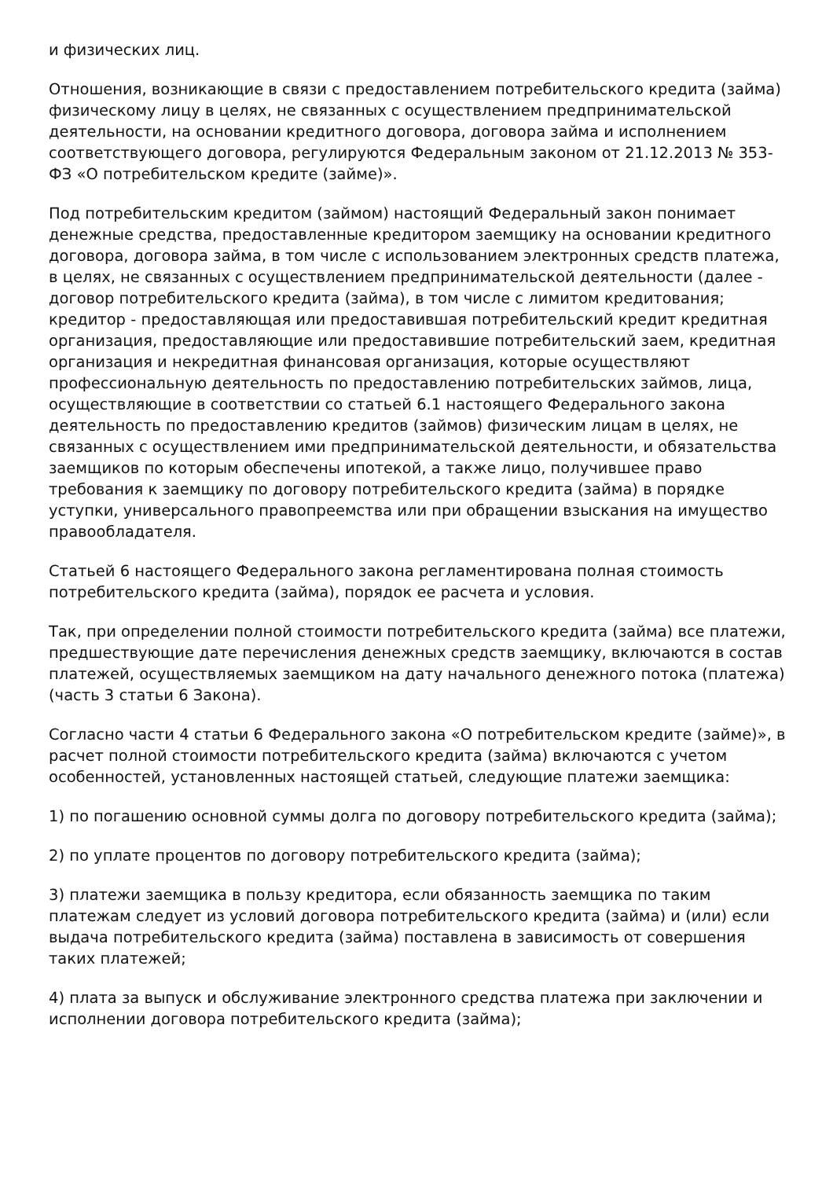и физических лиц.
Отношения, возникающие в связи с предоставлением потребительского кредита (займа) физическому лицу в целях, не связанных с осуществлением предпринимательской деятельности, на основании кредитного договора, договора займа и исполнением соответствующего договора, регулируются Федеральным законом от 21.12.2013 № 353-ФЗ «О потребительском кредите (займе)».
Под потребительским кредитом (займом) настоящий Федеральный закон понимает денежные средства, предоставленные кредитором заемщику на основании кредитного договора, договора займа, в том числе с использованием электронных средств платежа, в целях, не связанных с осуществлением предпринимательской деятельности (далее - договор потребительского кредита (займа), в том числе с лимитом кредитования; кредитор - предоставляющая или предоставившая потребительский кредит кредитная организация, предоставляющие или предоставившие потребительский заем, кредитная организация и некредитная финансовая организация, которые осуществляют профессиональную деятельность по предоставлению потребительских займов, лица, осуществляющие в соответствии со статьей 6.1 настоящего Федерального закона деятельность по предоставлению кредитов (займов) физическим лицам в целях, не связанных с осуществлением ими предпринимательской деятельности, и обязательства заемщиков по которым обеспечены ипотекой, а также лицо, получившее право требования к заемщику по договору потребительского кредита (займа) в порядке уступки, универсального правопреемства или при обращении взыскания на имущество правообладателя.
Статьей 6 настоящего Федерального закона регламентирована полная стоимость потребительского кредита (займа), порядок ее расчета и условия.
Так, при определении полной стоимости потребительского кредита (займа) все платежи, предшествующие дате перечисления денежных средств заемщику, включаются в состав платежей, осуществляемых заемщиком на дату начального денежного потока (платежа) (часть 3 статьи 6 Закона).
Согласно части 4 статьи 6 Федерального закона «О потребительском кредите (займе)», в расчет полной стоимости потребительского кредита (займа) включаются с учетом особенностей, установленных настоящей статьей, следующие платежи заемщика:
1) по погашению основной суммы долга по договору потребительского кредита (займа);
2) по уплате процентов по договору потребительского кредита (займа);
3) платежи заемщика в пользу кредитора, если обязанность заемщика по таким платежам следует из условий договора потребительского кредита (займа) и (или) если выдача потребительского кредита (займа) поставлена в зависимость от совершения таких платежей;
4) плата за выпуск и обслуживание электронного средства платежа при заключении и исполнении договора потребительского кредита (займа);